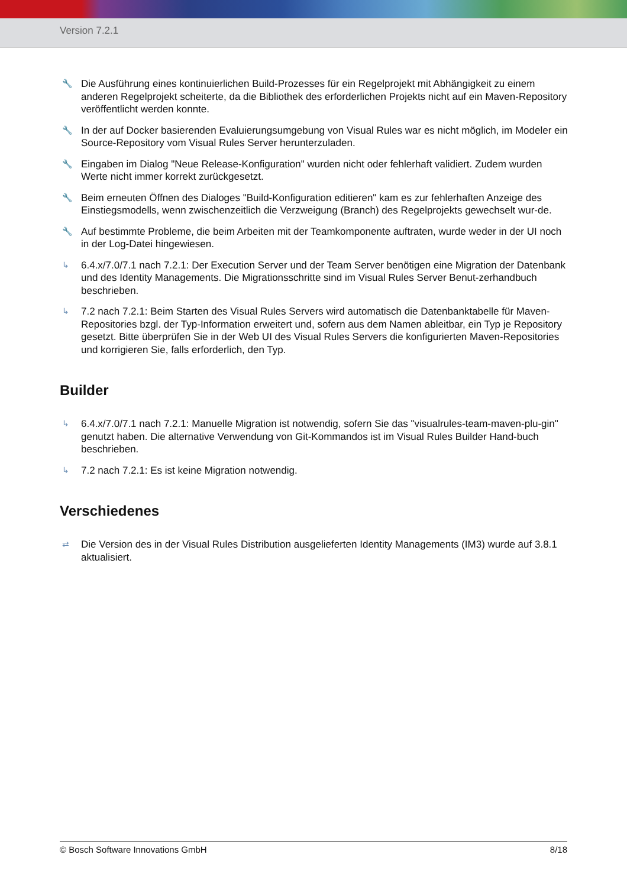Version 7.2.1
🔧 Die Ausführung eines kontinuierlichen Build-Prozesses für ein Regelprojekt mit Abhängigkeit zu einem anderen Regelprojekt scheiterte, da die Bibliothek des erforderlichen Projekts nicht auf ein Maven-Repository veröffentlicht werden konnte.
🔧 In der auf Docker basierenden Evaluierungsumgebung von Visual Rules war es nicht möglich, im Modeler ein Source-Repository vom Visual Rules Server herunterzuladen.
🔧 Eingaben im Dialog "Neue Release-Konfiguration" wurden nicht oder fehlerhaft validiert. Zudem wurden Werte nicht immer korrekt zurückgesetzt.
🔧 Beim erneuten Öffnen des Dialoges "Build-Konfiguration editieren" kam es zur fehlerhaften Anzeige des Einstiegsmodells, wenn zwischenzeitlich die Verzweigung (Branch) des Regelprojekts gewechselt wur-de.
🔧 Auf bestimmte Probleme, die beim Arbeiten mit der Teamkomponente auftraten, wurde weder in der UI noch in der Log-Datei hingewiesen.
↳ 6.4.x/7.0/7.1 nach 7.2.1: Der Execution Server und der Team Server benötigen eine Migration der Datenbank und des Identity Managements. Die Migrationsschritte sind im Visual Rules Server Benut-zerhandbuch beschrieben.
↳ 7.2 nach 7.2.1: Beim Starten des Visual Rules Servers wird automatisch die Datenbanktabelle für Maven-Repositories bzgl. der Typ-Information erweitert und, sofern aus dem Namen ableitbar, ein Typ je Repository gesetzt. Bitte überprüfen Sie in der Web UI des Visual Rules Servers die konfigurierten Maven-Repositories und korrigieren Sie, falls erforderlich, den Typ.
Builder
↳ 6.4.x/7.0/7.1 nach 7.2.1: Manuelle Migration ist notwendig, sofern Sie das "visualrules-team-maven-plu-gin" genutzt haben. Die alternative Verwendung von Git-Kommandos ist im Visual Rules Builder Hand-buch beschrieben.
↳ 7.2 nach 7.2.1: Es ist keine Migration notwendig.
Verschiedenes
⇄ Die Version des in der Visual Rules Distribution ausgelieferten Identity Managements (IM3) wurde auf 3.8.1 aktualisiert.
© Bosch Software Innovations GmbH 8/18